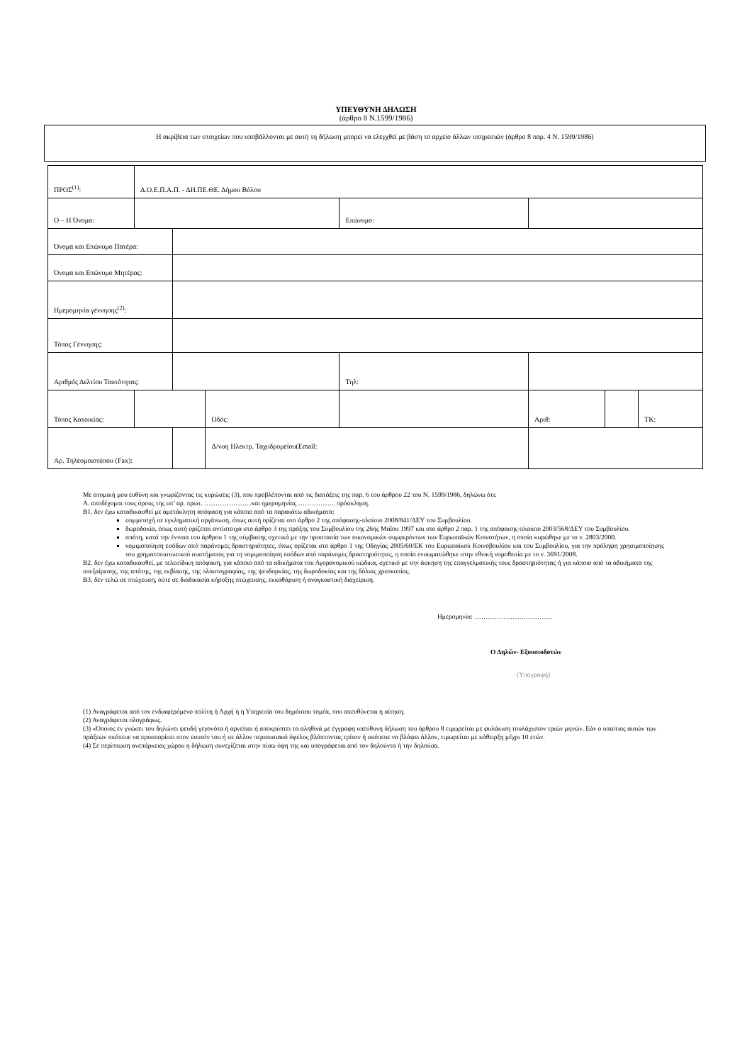ΥΠΕΥΘΥΝΗ ΔΗΛΩΣΗ
(άρθρο 8 Ν.1599/1986)
Η ακρίβεια των στοιχείων που υποβάλλονται με αυτή τη δήλωση μπορεί να ελεγχθεί με βάση το αρχείο άλλων υπηρεσιών (άρθρο 8 παρ. 4 Ν. 1599/1986)
| ΠΡΟΣ<sup>(1)</sup>: | Δ.Ο.Ε.Π.Α.Π. - ΔΗ.ΠΕ.ΘΕ. Δήμου Βόλου | | | | | | |
| Ο – Η Όνομα: | | | | Επώνυμο: | | | |
| Όνομα και Επώνυμο Πατέρα: | | | | | | | |
| Όνομα και Επώνυμο Μητέρας: | | | | | | | |
| Ημερομηνία γέννησης<sup>(2)</sup>: | | | | | | | |
| Τόπος Γέννησης: | | | | | | | |
| Αριθμός Δελτίου Ταυτότητας: | | | | Τηλ: | | | |
| Τόπος Κατοικίας: | | | Οδός: | | Αριθ: | | ΤΚ: |
| Αρ. Τηλεομοιοτύπου (Fax): | | | Δ/νση Ηλεκτρ. Ταχυδρομείου(Email: | | | | |
Με ατομική μου ευθύνη και γνωρίζοντας τις κυρώσεις (3), που προβλέπονται από τις διατάξεις της παρ. 6 του άρθρου 22 του Ν. 1599/1986, δηλώνω ότι:
Α. αποδέχομαι τους όρους της υπ’ αρ. πρωτ. …………………και ημερομηνίας …………….. πρόσκληση.
Β1. δεν έχω καταδικασθεί με αμετάκλητη απόφαση για κάποιο από τα παρακάτω αδικήματα:
συμμετοχή σε εγκληματική οργάνωση, όπως αυτή ορίζεται στο άρθρο 2 της απόφασης-πλαίσιο 2008/841/ΔΕΥ του Συμβουλίου.
δωροδοκία, όπως αυτή ορίζεται αντίστοιχα στο άρθρο 3 της πράξης του Συμβουλίου της 26ης Μαΐου 1997 και στο άρθρο 2 παρ. 1 της απόφασης-πλαίσιο 2003/568/ΔΕΥ του Συμβουλίου.
απάτη, κατά την έννοια του άρθρου 1 της σύμβασης σχετικά με την προστασία των οικονομικών συμφερόντων των Ευρωπαϊκών Κοινοτήτων, η οποία κυρώθηκε με το ν. 2803/2000.
νομιμοποίηση εσόδων από παράνομες δραστηριότητες, όπως ορίζεται στο άρθρο 1 της Οδηγίας 2005/60/ΕΚ του Ευρωπαϊκού Κοινοβουλίου και του Συμβουλίου, για την πρόληψη χρησιμοποίησης του χρηματοπιστωτικού συστήματος για τη νομιμοποίηση εσόδων από παράνομες δραστηριότητες, η οποία ενσωματώθηκε στην εθνική νομοθεσία με το ν. 3691/2008.
Β2. δεν έχω καταδικασθεί, με τελεσίδικη απόφαση, για κάποιο από τα αδικήματα του Αγορανομικού κώδικα, σχετικό με την άσκηση της επαγγελματικής τους δραστηριότητας ή για κάποιο από τα αδικήματα της υπεξαίρεσης, της απάτης, της εκβίασης, της πλαστογραφίας, της ψευδορκίας, της δωροδοκίας και της δόλιας χρεοκοπίας.
Β3. δεν τελώ σε πτώχευση, ούτε σε διαδικασία κήρυξης πτώχευσης, εκκαθάριση ή αναγκαστική διαχείριση.
Ημερομηνία: ……………………………..
Ο Δηλών- Εξουσιοδοτών
(Υπογραφή)
(1) Αναγράφεται από τον ενδιαφερόμενο πολίτη ή Αρχή ή η Υπηρεσία του δημόσιου τομέα, που απευθύνεται η αίτηση.
(2) Αναγράφεται ολογράφως.
(3) «Όποιος εν γνώσει του δηλώνει ψευδή γεγονότα ή αρνείται ή αποκρύπτει τα αληθινά με έγγραφη υπεύθυνη δήλωση του άρθρου 8 τιμωρείται με φυλάκιση τουλάχιστον τριών μηνών. Εάν ο υπαίτιος αυτών των πράξεων σκόπευε να προσπορίσει στον εαυτόν του ή σε άλλον περιουσιακό όφελος βλάπτοντας τρίτον ή σκόπευε να βλάψει άλλον, τιμωρείται με κάθειρξη μέχρι 10 ετών.
(4) Σε περίπτωση ανεπάρκειας χώρου η δήλωση συνεχίζεται στην πίσω όψη της και υπογράφεται από τον δηλούντα ή την δηλούσα.